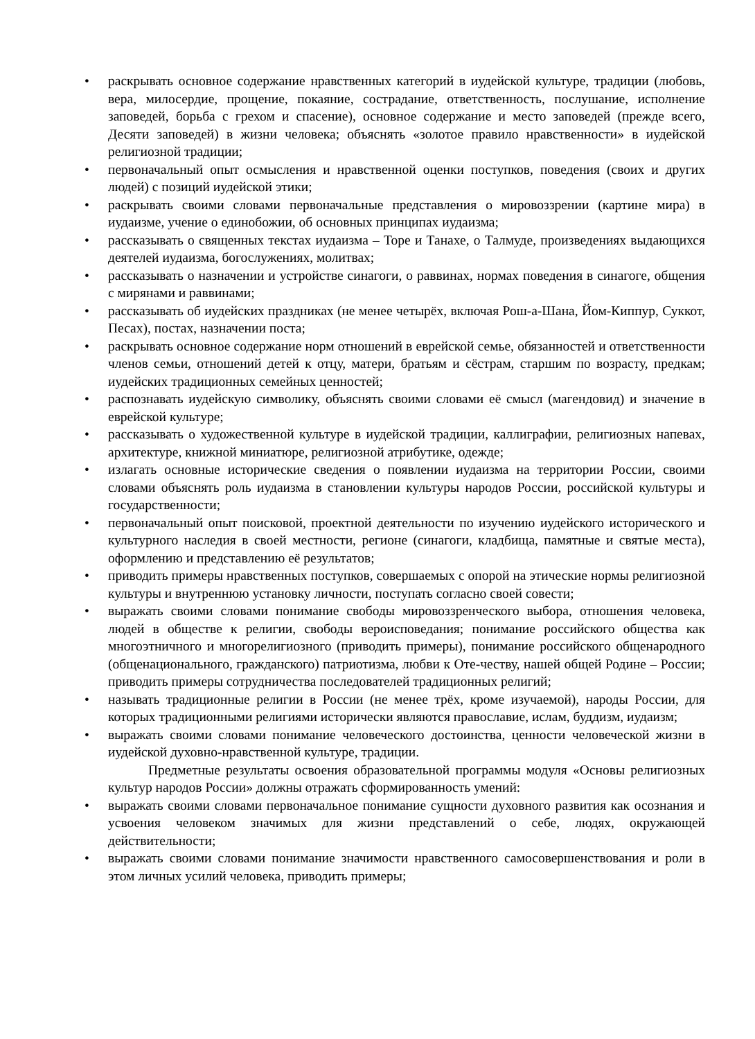• раскрывать основное содержание нравственных категорий в иудейской культуре, традиции (любовь, вера, милосердие, прощение, покаяние, сострадание, ответственность, послушание, исполнение заповедей, борьба с грехом и спасение), основное содержание и место заповедей (прежде всего, Десяти заповедей) в жизни человека; объяснять «золотое правило нравственности» в иудейской религиозной традиции;
• первоначальный опыт осмысления и нравственной оценки поступков, поведения (своих и других людей) с позиций иудейской этики;
• раскрывать своими словами первоначальные представления о мировоззрении (картине мира) в иудаизме, учение о единобожии, об основных принципах иудаизма;
• рассказывать о священных текстах иудаизма – Торе и Танахе, о Талмуде, произведениях выдающихся деятелей иудаизма, богослужениях, молитвах;
• рассказывать о назначении и устройстве синагоги, о раввинах, нормах поведения в синагоге, общения с мирянами и раввинами;
• рассказывать об иудейских праздниках (не менее четырёх, включая Рош-а-Шана, Йом-Киппур, Суккот, Песах), постах, назначении поста;
• раскрывать основное содержание норм отношений в еврейской семье, обязанностей и ответственности членов семьи, отношений детей к отцу, матери, братьям и сёстрам, старшим по возрасту, предкам; иудейских традиционных семейных ценностей;
• распознавать иудейскую символику, объяснять своими словами её смысл (магендовид) и значение в еврейской культуре;
• рассказывать о художественной культуре в иудейской традиции, каллиграфии, религиозных напевах, архитектуре, книжной миниатюре, религиозной атрибутике, одежде;
• излагать основные исторические сведения о появлении иудаизма на территории России, своими словами объяснять роль иудаизма в становлении культуры народов России, российской культуры и государственности;
• первоначальный опыт поисковой, проектной деятельности по изучению иудейского исторического и культурного наследия в своей местности, регионе (синагоги, кладбища, памятные и святые места), оформлению и представлению её результатов;
• приводить примеры нравственных поступков, совершаемых с опорой на этические нормы религиозной культуры и внутреннюю установку личности, поступать согласно своей совести;
• выражать своими словами понимание свободы мировоззренческого выбора, отношения человека, людей в обществе к религии, свободы вероисповедания; понимание российского общества как многоэтничного и многорелигиозного (приводить примеры), понимание российского общенародного (общенационального, гражданского) патриотизма, любви к Оте-честву, нашей общей Родине – России; приводить примеры сотрудничества последователей традиционных религий;
• называть традиционные религии в России (не менее трёх, кроме изучаемой), народы России, для которых традиционными религиями исторически являются православие, ислам, буддизм, иудаизм;
• выражать своими словами понимание человеческого достоинства, ценности человеческой жизни в иудейской духовно-нравственной культуре, традиции.
Предметные результаты освоения образовательной программы модуля «Основы религиозных культур народов России» должны отражать сформированность умений:
• выражать своими словами первоначальное понимание сущности духовного развития как осознания и усвоения человеком значимых для жизни представлений о себе, людях, окружающей действительности;
• выражать своими словами понимание значимости нравственного самосовершенствования и роли в этом личных усилий человека, приводить примеры;